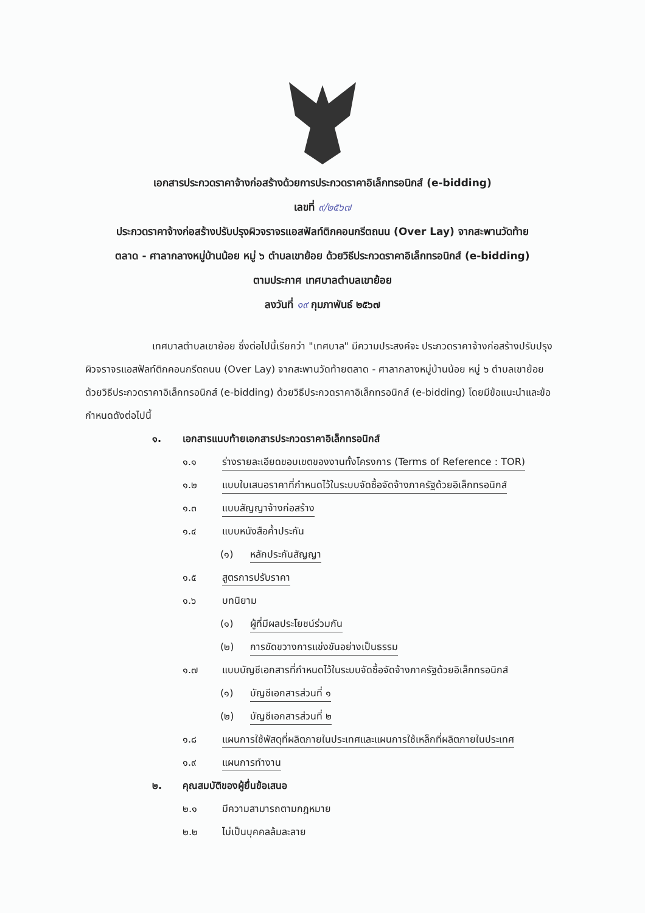เอกสารประกวดราคาจ้างก่อสร้างด้วยการประกวดราคาอิเล็กทรอนิกส์ (e-bidding)
เลขที่ ๙/๒๕๖๗
ประกวดราคาจ้างก่อสร้างปรับปรุงผิวจราจรแอสฟัลท์ติกคอนกรีตถนน (Over Lay) จากสะพานวัดท้าย
ตลาด - ศาลากลางหมู่บ้านน้อย หมู่ ๖ ตำบลเขาย้อย ด้วยวิธีประกวดราคาอิเล็กทรอนิกส์ (e-bidding)
ตามประกาศ เทศบาลตำบลเขาย้อย
ลงวันที่ ๑๙ กุมภาพันธ์ ๒๕๖๗
เทศบาลตำบลเขาย้อย ซึ่งต่อไปนี้เรียกว่า "เทศบาล" มีความประสงค์จะ ประกวดราคาจ้างก่อสร้างปรับปรุงผิวจราจรแอสฟัลท์ติกคอนกรีตถนน (Over Lay) จากสะพานวัดท้ายตลาด - ศาลากลางหมู่บ้านน้อย หมู่ ๖ ตำบลเขาย้อย ด้วยวิธีประกวดราคาอิเล็กทรอนิกส์ (e-bidding) ด้วยวิธีประกวดราคาอิเล็กทรอนิกส์ (e-bidding) โดยมีข้อแนะนำและข้อกำหนดดังต่อไปนี้
๑. เอกสารแนบท้ายเอกสารประกวดราคาอิเล็กทรอนิกส์
๑.๑ ร่างรายละเอียดขอบเขตของงานทั้งโครงการ (Terms of Reference : TOR)
๑.๒ แบบใบเสนอราคาที่กำหนดไว้ในระบบจัดซื้อจัดจ้างภาครัฐด้วยอิเล็กทรอนิกส์
๑.๓ แบบสัญญาจ้างก่อสร้าง
๑.๔ แบบหนังสือค้ำประกัน
(๑) หลักประกันสัญญา
๑.๕ สูตรการปรับราคา
๑.๖ บทนิยาม
(๑) ผู้ที่มีผลประโยชน์ร่วมกัน
(๒) การขัดขวางการแข่งขันอย่างเป็นธรรม
๑.๗ แบบบัญชีเอกสารที่กำหนดไว้ในระบบจัดซื้อจัดจ้างภาครัฐด้วยอิเล็กทรอนิกส์
(๑) บัญชีเอกสารส่วนที่ ๑
(๒) บัญชีเอกสารส่วนที่ ๒
๑.๘ แผนการใช้พัสดุที่ผลิตภายในประเทศและแผนการใช้เหล็กที่ผลิตภายในประเทศ
๑.๙ แผนการทำงาน
๒. คุณสมบัติของผู้ยื่นข้อเสนอ
๒.๑ มีความสามารถตามกฎหมาย
๒.๒ ไม่เป็นบุคคลล้มละลาย